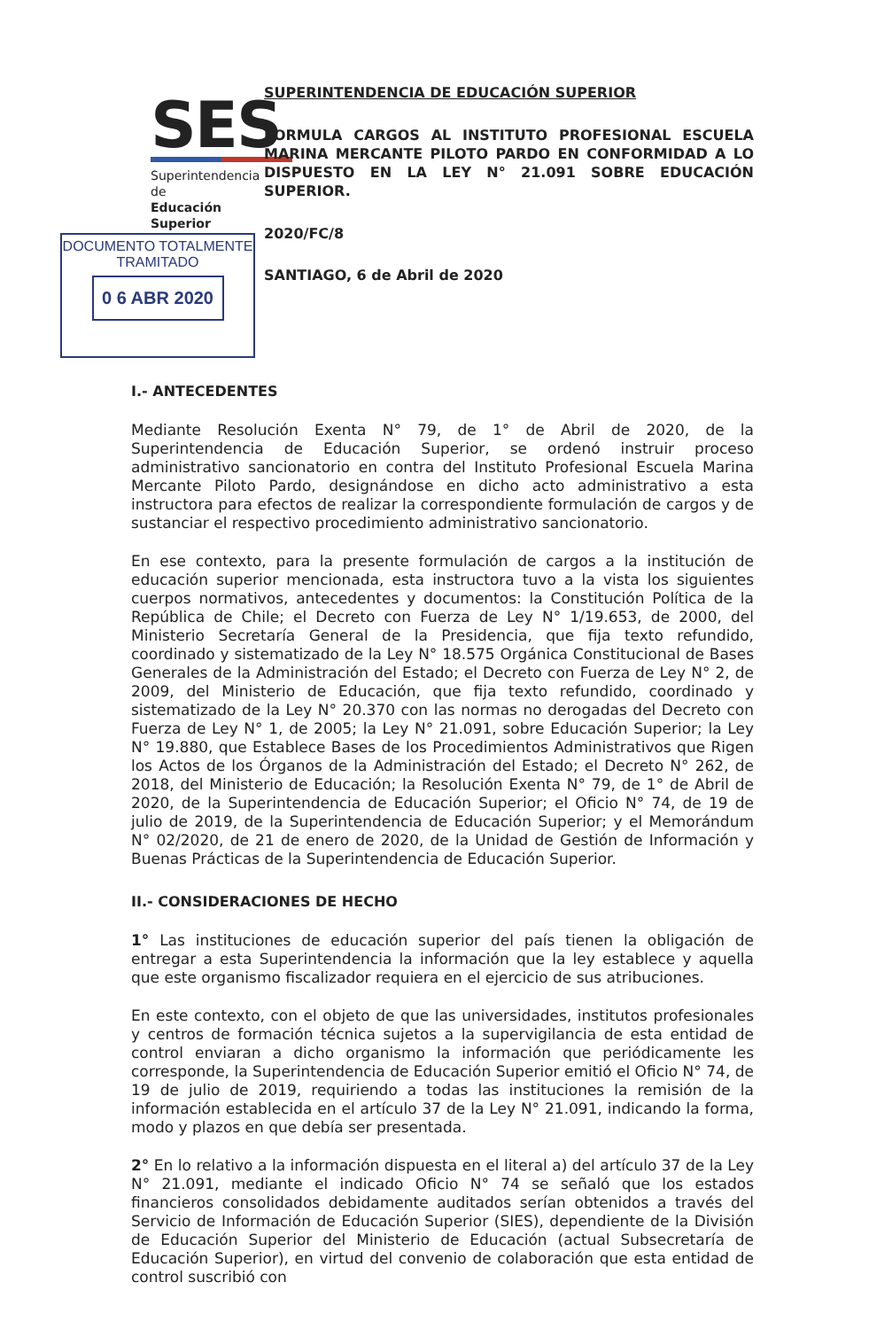SES
Superintendencia de
Educación Superior
DOCUMENTO TOTALMENTE
TRAMITADO
0 6 ABR 2020
SUPERINTENDENCIA DE EDUCACIÓN SUPERIOR
FORMULA CARGOS AL INSTITUTO PROFESIONAL ESCUELA MARINA MERCANTE PILOTO PARDO EN CONFORMIDAD A LO DISPUESTO EN LA LEY N° 21.091 SOBRE EDUCACIÓN SUPERIOR.
2020/FC/8
SANTIAGO, 6 de Abril de 2020
I.- ANTECEDENTES
Mediante Resolución Exenta N° 79, de 1° de Abril de 2020, de la Superintendencia de Educación Superior, se ordenó instruir proceso administrativo sancionatorio en contra del Instituto Profesional Escuela Marina Mercante Piloto Pardo, designándose en dicho acto administrativo a esta instructora para efectos de realizar la correspondiente formulación de cargos y de sustanciar el respectivo procedimiento administrativo sancionatorio.
En ese contexto, para la presente formulación de cargos a la institución de educación superior mencionada, esta instructora tuvo a la vista los siguientes cuerpos normativos, antecedentes y documentos: la Constitución Política de la República de Chile; el Decreto con Fuerza de Ley N° 1/19.653, de 2000, del Ministerio Secretaría General de la Presidencia, que fija texto refundido, coordinado y sistematizado de la Ley N° 18.575 Orgánica Constitucional de Bases Generales de la Administración del Estado; el Decreto con Fuerza de Ley N° 2, de 2009, del Ministerio de Educación, que fija texto refundido, coordinado y sistematizado de la Ley N° 20.370 con las normas no derogadas del Decreto con Fuerza de Ley N° 1, de 2005; la Ley N° 21.091, sobre Educación Superior; la Ley N° 19.880, que Establece Bases de los Procedimientos Administrativos que Rigen los Actos de los Órganos de la Administración del Estado; el Decreto N° 262, de 2018, del Ministerio de Educación; la Resolución Exenta N° 79, de 1° de Abril de 2020, de la Superintendencia de Educación Superior; el Oficio N° 74, de 19 de julio de 2019, de la Superintendencia de Educación Superior; y el Memorándum N° 02/2020, de 21 de enero de 2020, de la Unidad de Gestión de Información y Buenas Prácticas de la Superintendencia de Educación Superior.
II.- CONSIDERACIONES DE HECHO
1° Las instituciones de educación superior del país tienen la obligación de entregar a esta Superintendencia la información que la ley establece y aquella que este organismo fiscalizador requiera en el ejercicio de sus atribuciones.
En este contexto, con el objeto de que las universidades, institutos profesionales y centros de formación técnica sujetos a la supervigilancia de esta entidad de control enviaran a dicho organismo la información que periódicamente les corresponde, la Superintendencia de Educación Superior emitió el Oficio N° 74, de 19 de julio de 2019, requiriendo a todas las instituciones la remisión de la información establecida en el artículo 37 de la Ley N° 21.091, indicando la forma, modo y plazos en que debía ser presentada.
2° En lo relativo a la información dispuesta en el literal a) del artículo 37 de la Ley N° 21.091, mediante el indicado Oficio N° 74 se señaló que los estados financieros consolidados debidamente auditados serían obtenidos a través del Servicio de Información de Educación Superior (SIES), dependiente de la División de Educación Superior del Ministerio de Educación (actual Subsecretaría de Educación Superior), en virtud del convenio de colaboración que esta entidad de control suscribió con